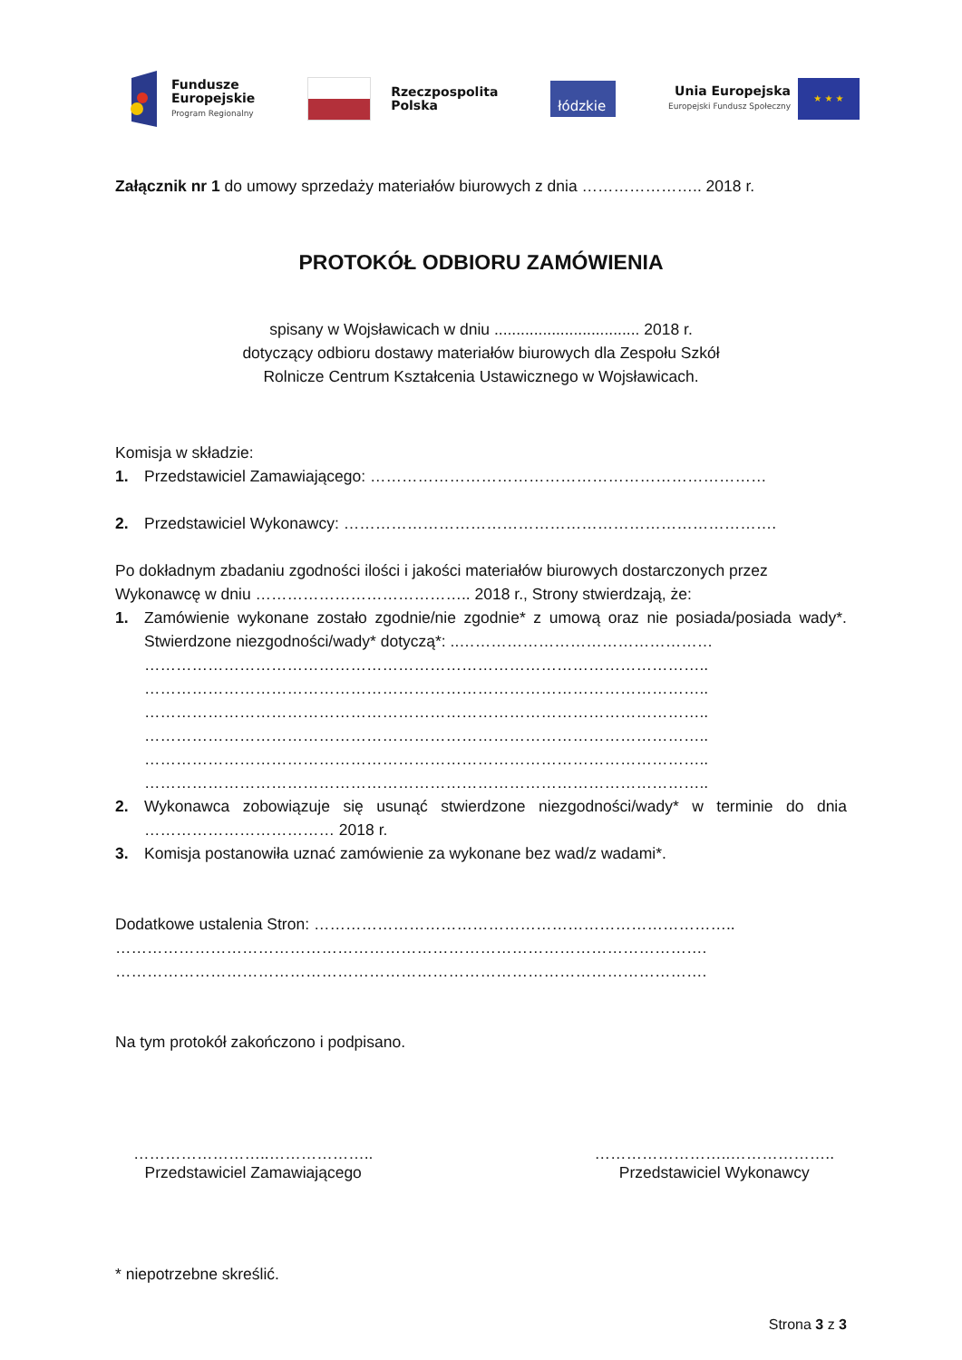Fundusze
Europejskie
Program Regionalny
Rzeczpospolita
Polska
łódzkie
Unia Europejska
Europejski Fundusz Społeczny
★ ★ ★
Załącznik nr 1 do umowy sprzedaży materiałów biurowych z dnia ………………….. 2018 r.
PROTOKÓŁ ODBIORU ZAMÓWIENIA
spisany w Wojsławicach w dniu ................................. 2018 r.
dotyczący odbioru dostawy materiałów biurowych dla Zespołu Szkół
Rolnicze Centrum Kształcenia Ustawicznego w Wojsławicach.
Komisja w składzie:
1. Przedstawiciel Zamawiającego: …………………………………………………………………
2. Przedstawiciel Wykonawcy: ……………………………………………………………………….
Po dokładnym zbadaniu zgodności ilości i jakości materiałów biurowych dostarczonych przez Wykonawcę w dniu ………………………………….. 2018 r., Strony stwierdzają, że:
1. Zamówienie wykonane zostało zgodnie/nie zgodnie* z umową oraz nie posiada/posiada wady*. Stwierdzone niezgodności/wady* dotyczą*: ..…………………………………………
……………………………………………………………………………………………..
……………………………………………………………………………………………..
……………………………………………………………………………………………..
……………………………………………………………………………………………..
……………………………………………………………………………………………..
……………………………………………………………………………………………..
2. Wykonawca zobowiązuje się usunąć stwierdzone niezgodności/wady* w terminie do dnia ……………………………… 2018 r.
3. Komisja postanowiła uznać zamówienie za wykonane bez wad/z wadami*.
Dodatkowe ustalenia Stron: ……………………………………………………………………..
………………………………………………………………………………………………….
………………………………………………………………………………………………….
Na tym protokół zakończono i podpisano.
……………………..………………..
Przedstawiciel Zamawiającego
……………………..………………..
Przedstawiciel Wykonawcy
* niepotrzebne skreślić.
Strona 3 z 3